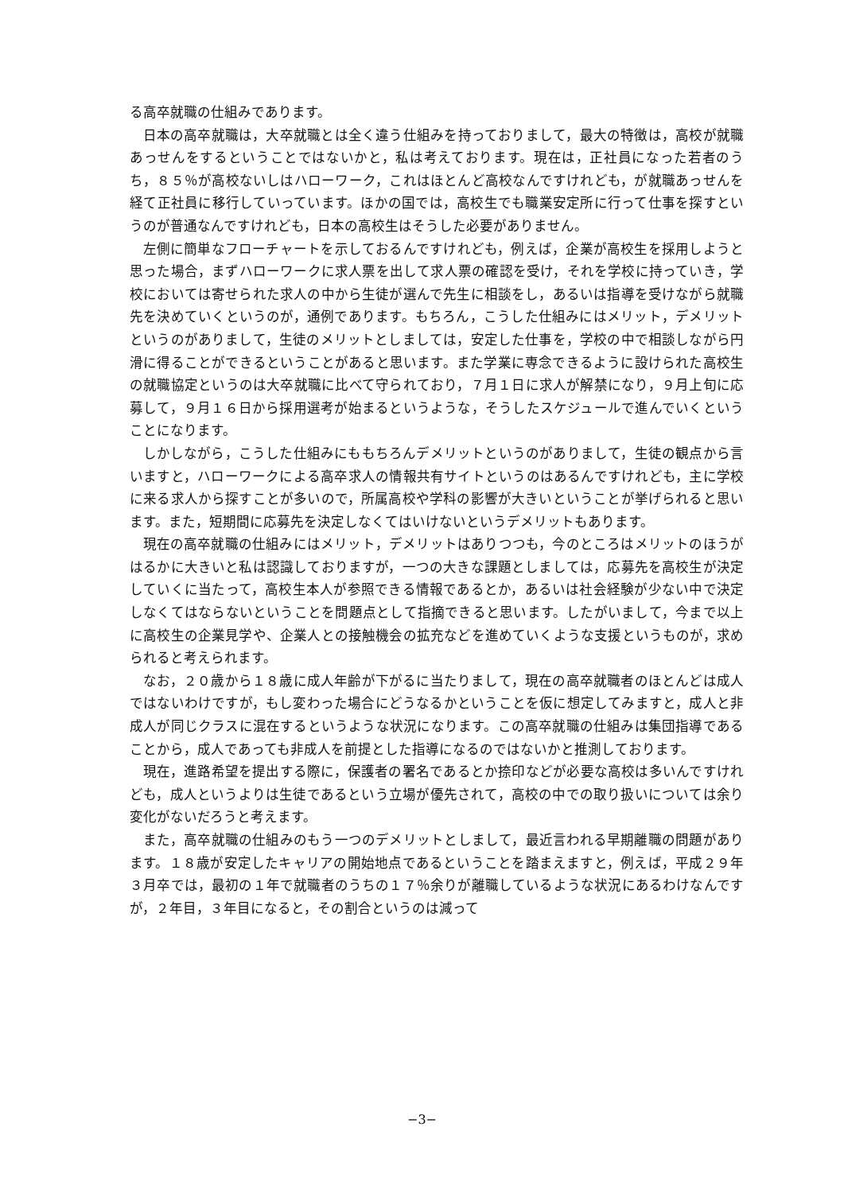る高卒就職の仕組みであります。
日本の高卒就職は，大卒就職とは全く違う仕組みを持っておりまして，最大の特徴は，高校が就職あっせんをするということではないかと，私は考えております。現在は，正社員になった若者のうち，８５％が高校ないしはハローワーク，これはほとんど高校なんですけれども，が就職あっせんを経て正社員に移行していっています。ほかの国では，高校生でも職業安定所に行って仕事を探すというのが普通なんですけれども，日本の高校生はそうした必要がありません。
左側に簡単なフローチャートを示しておるんですけれども，例えば，企業が高校生を採用しようと思った場合，まずハローワークに求人票を出して求人票の確認を受け，それを学校に持っていき，学校においては寄せられた求人の中から生徒が選んで先生に相談をし，あるいは指導を受けながら就職先を決めていくというのが，通例であります。もちろん，こうした仕組みにはメリット，デメリットというのがありまして，生徒のメリットとしましては，安定した仕事を，学校の中で相談しながら円滑に得ることができるということがあると思います。また学業に専念できるように設けられた高校生の就職協定というのは大卒就職に比べて守られており，７月１日に求人が解禁になり，９月上旬に応募して，９月１６日から採用選考が始まるというような，そうしたスケジュールで進んでいくということになります。
しかしながら，こうした仕組みにももちろんデメリットというのがありまして，生徒の観点から言いますと，ハローワークによる高卒求人の情報共有サイトというのはあるんですけれども，主に学校に来る求人から探すことが多いので，所属高校や学科の影響が大きいということが挙げられると思います。また，短期間に応募先を決定しなくてはいけないというデメリットもあります。
現在の高卒就職の仕組みにはメリット，デメリットはありつつも，今のところはメリットのほうがはるかに大きいと私は認識しておりますが，一つの大きな課題としましては，応募先を高校生が決定していくに当たって，高校生本人が参照できる情報であるとか，あるいは社会経験が少ない中で決定しなくてはならないということを問題点として指摘できると思います。したがいまして，今まで以上に高校生の企業見学や、企業人との接触機会の拡充などを進めていくような支援というものが，求められると考えられます。
なお，２０歳から１８歳に成人年齢が下がるに当たりまして，現在の高卒就職者のほとんどは成人ではないわけですが，もし変わった場合にどうなるかということを仮に想定してみますと，成人と非成人が同じクラスに混在するというような状況になります。この高卒就職の仕組みは集団指導であることから，成人であっても非成人を前提とした指導になるのではないかと推測しております。
現在，進路希望を提出する際に，保護者の署名であるとか捺印などが必要な高校は多いんですけれども，成人というよりは生徒であるという立場が優先されて，高校の中での取り扱いについては余り変化がないだろうと考えます。
また，高卒就職の仕組みのもう一つのデメリットとしまして，最近言われる早期離職の問題があります。１８歳が安定したキャリアの開始地点であるということを踏まえますと，例えば，平成２９年３月卒では，最初の１年で就職者のうちの１７％余りが離職しているような状況にあるわけなんですが，２年目，３年目になると，その割合というのは減って
−3−